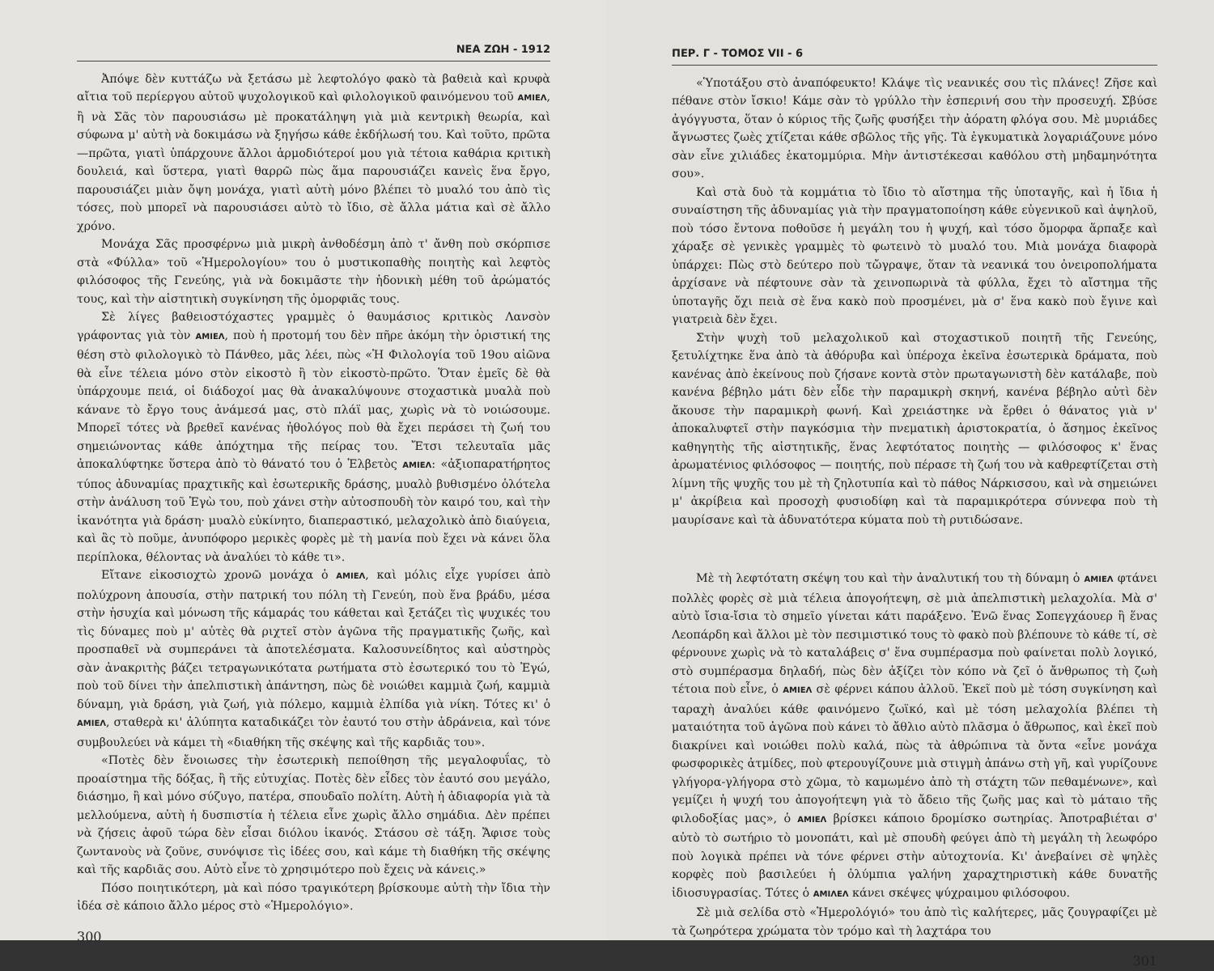ΝΕΑ ΖΩΗ - 1912
Ἀπόψε δὲν κυττάζω νὰ ξετάσω μὲ λεφτολόγο φακὸ τὰ βαθειὰ καὶ κρυφὰ αἴτια τοῦ περίεργου αὐτοῦ ψυχολογικοῦ καὶ φιλολογικοῦ φαινόμενου τοῦ AMIEΛ, ἢ νὰ Σᾶς τὸν παρουσιάσω μὲ προκατάληψη γιὰ μιὰ κεντρικὴ θεωρία, καὶ σύφωνα μ' αὐτὴ νὰ δοκιμάσω νὰ ξηγήσω κάθε ἐκδήλωσή του. Καὶ τοῦτο, πρῶτα—πρῶτα, γιατὶ ὑπάρχουνε ἄλλοι ἁρμοδιότεροί μου γιὰ τέτοια καθάρια κριτικὴ δουλειά, καὶ ὕστερα, γιατὶ θαρρῶ πὼς ἅμα παρουσιάζει κανεὶς ἕνα ἔργο, παρουσιάζει μιὰν ὄψη μονάχα, γιατὶ αὐτὴ μόνο βλέπει τὸ μυαλό του ἀπὸ τὶς τόσες, ποὺ μπορεῖ νὰ παρουσιάσει αὐτὸ τὸ ἴδιο, σὲ ἄλλα μάτια καὶ σὲ ἄλλο χρόνο.
Μονάχα Σᾶς προσφέρνω μιὰ μικρὴ ἀνθοδέσμη ἀπὸ τ' ἄνθη ποὺ σκόρπισε στὰ «Φύλλα» τοῦ «Ἡμερολογίου» του ὁ μυστικοπαθὴς ποιητὴς καὶ λεφτὸς φιλόσοφος τῆς Γενεύης, γιὰ νὰ δοκιμᾶστε τὴν ἡδονικὴ μέθη τοῦ ἀρώματός τους, καὶ τὴν αἰστητικὴ συγκίνηση τῆς ὀμορφιᾶς τους.
Σὲ λίγες βαθειοστόχαστες γραμμὲς ὁ θαυμάσιος κριτικὸς Λανσὸν γράφοντας γιὰ τὸν AMIEΛ, ποὺ ἡ προτομή του δὲν πῆρε ἀκόμη τὴν ὁριστική της θέση στὸ φιλολογικὸ τὸ Πάνθεο, μᾶς λέει, πὼς «Ἡ Φιλολογία τοῦ 19ου αἰῶνα θὰ εἶνε τέλεια μόνο στὸν εἰκοστὸ ἢ τὸν εἰκοστὸ-πρῶτο. Ὅταν ἐμεῖς δὲ θὰ ὑπάρχουμε πειά, οἱ διάδοχοί μας θὰ ἀνακαλύψουνε στοχαστικὰ μυαλὰ ποὺ κάνανε τὸ ἔργο τους ἀνάμεσά μας, στὸ πλάϊ μας, χωρὶς νὰ τὸ νοιώσουμε. Μπορεῖ τότες νὰ βρεθεῖ κανένας ἠθολόγος ποὺ θὰ ἔχει περάσει τὴ ζωή του σημειώνοντας κάθε ἀπόχτημα τῆς πείρας του. Ἔτσι τελευταῖα μᾶς ἀποκαλύφτηκε ὕστερα ἀπὸ τὸ θάνατό του ὁ Ἑλβετὸς AMIEΛ: «ἀξιοπαρατήρητος τύπος ἀδυναμίας πραχτικῆς καὶ ἐσωτερικῆς δράσης, μυαλὸ βυθισμένο ὁλότελα στὴν ἀνάλυση τοῦ Ἐγὼ του, ποὺ χάνει στὴν αὐτοσπουδὴ τὸν καιρό του, καὶ τὴν ἱκανότητα γιὰ δράση· μυαλὸ εὐκίνητο, διαπεραστικό, μελαχολικὸ ἀπὸ διαύγεια, καὶ ἂς τὸ ποῦμε, ἀνυπόφορο μερικὲς φορὲς μὲ τὴ μανία ποὺ ἔχει νὰ κάνει ὅλα περίπλοκα, θέλοντας νὰ ἀναλύει τὸ κάθε τι».
Εἴτανε εἰκοσιοχτὼ χρονῶ μονάχα ὁ AMIEΛ, καὶ μόλις εἶχε γυρίσει ἀπὸ πολύχρονη ἀπουσία, στὴν πατρική του πόλη τὴ Γενεύη, ποὺ ἕνα βράδυ, μέσα στὴν ἡσυχία καὶ μόνωση τῆς κάμαράς του κάθεται καὶ ξετάζει τὶς ψυχικές του τὶς δύναμες ποὺ μ' αὐτὲς θὰ ριχτεῖ στὸν ἀγῶνα τῆς πραγματικῆς ζωῆς, καὶ προσπαθεῖ νὰ συμπεράνει τὰ ἀποτελέσματα. Καλοσυνείδητος καὶ αὐστηρὸς σὰν ἀνακριτὴς βάζει τετραγωνικότατα ρωτήματα στὸ ἐσωτερικό του τὸ Ἐγώ, ποὺ τοῦ δίνει τὴν ἀπελπιστικὴ ἀπάντηση, πὼς δὲ νοιώθει καμμιὰ ζωή, καμμιὰ δύναμη, γιὰ δράση, γιὰ ζωή, γιὰ πόλεμο, καμμιὰ ἐλπίδα γιὰ νίκη. Τότες κι' ὁ AMIEΛ, σταθερὰ κι' ἀλύπητα καταδικάζει τὸν ἑαυτό του στὴν ἀδράνεια, καὶ τόνε συμβουλεύει νὰ κάμει τὴ «διαθήκη τῆς σκέψης καὶ τῆς καρδιᾶς του».
«Ποτὲς δὲν ἔνοιωσες τὴν ἐσωτερικὴ πεποίθηση τῆς μεγαλοφυΐας, τὸ προαίστημα τῆς δόξας, ἢ τῆς εὐτυχίας. Ποτὲς δὲν εἶδες τὸν ἑαυτό σου μεγάλο, διάσημο, ἢ καὶ μόνο σύζυγο, πατέρα, σπουδαῖο πολίτη. Αὐτὴ ἡ ἀδιαφορία γιὰ τὰ μελλούμενα, αὐτὴ ἡ δυσπιστία ἡ τέλεια εἶνε χωρὶς ἄλλο σημάδια. Δὲν πρέπει νὰ ζήσεις ἀφοῦ τώρα δὲν εἶσαι διόλου ἱκανός. Στάσου σὲ τάξη. Ἄφισε τοὺς ζωντανοὺς νὰ ζοῦνε, συνόψισε τὶς ἰδέες σου, καὶ κάμε τὴ διαθήκη τῆς σκέψης καὶ τῆς καρδιᾶς σου. Αὐτὸ εἶνε τὸ χρησιμότερο ποὺ ἔχεις νὰ κάνεις.»
Πόσο ποιητικότερη, μὰ καὶ πόσο τραγικότερη βρίσκουμε αὐτὴ τὴν ἴδια τὴν ἰδέα σὲ κάποιο ἄλλο μέρος στὸ «Ἡμερολόγιο».
300
ΠΕΡ. Γ - ΤΟΜΟΣ VII - 6
«Ὑποτάξου στὸ ἀναπόφευκτο! Κλάψε τὶς νεανικές σου τὶς πλάνες! Ζῆσε καὶ πέθανε στὸν ἴσκιο! Κάμε σὰν τὸ γρύλλο τὴν ἑσπερινή σου τὴν προσευχή. Σβύσε ἀγόγγυστα, ὅταν ὁ κύριος τῆς ζωῆς φυσήξει τὴν ἀόρατη φλόγα σου. Μὲ μυριάδες ἄγνωστες ζωὲς χτίζεται κάθε σβῶλος τῆς γῆς. Τὰ ἐγκυματικὰ λογαριάζουνε μόνο σὰν εἶνε χιλιάδες ἑκατομμύρια. Μὴν ἀντιστέκεσαι καθόλου στὴ μηδαμηνότητα σου».
Καὶ στὰ δυὸ τὰ κομμάτια τὸ ἴδιο τὸ αἴστημα τῆς ὑποταγῆς, καὶ ἡ ἴδια ἡ συναίστηση τῆς ἀδυναμίας γιὰ τὴν πραγματοποίηση κάθε εὐγενικοῦ καὶ ἀψηλοῦ, ποὺ τόσο ἔντονα ποθοῦσε ἡ μεγάλη του ἡ ψυχή, καὶ τόσο ὄμορφα ἅρπαξε καὶ χάραξε σὲ γενικὲς γραμμὲς τὸ φωτεινὸ τὸ μυαλό του. Μιὰ μονάχα διαφορὰ ὑπάρχει: Πὼς στὸ δεύτερο ποὺ τὤγραψε, ὅταν τὰ νεανικά του ὀνειροπολήματα ἀρχίσανε νὰ πέφτουνε σὰν τὰ χεινοπωρινὰ τὰ φύλλα, ἔχει τὸ αἴστημα τῆς ὑποταγῆς ὄχι πειὰ σὲ ἕνα κακὸ ποὺ προσμένει, μὰ σ' ἕνα κακὸ ποὺ ἔγινε καὶ γιατρειὰ δὲν ἔχει.
Στὴν ψυχὴ τοῦ μελαχολικοῦ καὶ στοχαστικοῦ ποιητῆ τῆς Γενεύης, ξετυλίχτηκε ἕνα ἀπὸ τὰ ἀθόρυβα καὶ ὑπέροχα ἐκεῖνα ἐσωτερικὰ δράματα, ποὺ κανένας ἀπὸ ἐκείνους ποὺ ζήσανε κοντὰ στὸν πρωταγωνιστὴ δὲν κατάλαβε, ποὺ κανένα βέβηλο μάτι δὲν εἶδε τὴν παραμικρὴ σκηνή, κανένα βέβηλο αὐτὶ δὲν ἄκουσε τὴν παραμικρὴ φωνή. Καὶ χρειάστηκε νὰ ἔρθει ὁ θάνατος γιὰ ν' ἀποκαλυφτεῖ στὴν παγκόσμια τὴν πνεματικὴ ἀριστοκρατία, ὁ ἄσημος ἐκεῖνος καθηγητὴς τῆς αἰστητικῆς, ἕνας λεφτότατος ποιητὴς — φιλόσοφος κ' ἕνας ἀρωματένιος φιλόσοφος — ποιητής, ποὺ πέρασε τὴ ζωή του νὰ καθρεφτίζεται στὴ λίμνη τῆς ψυχῆς του μὲ τὴ ζηλοτυπία καὶ τὸ πάθος Νάρκισσου, καὶ νὰ σημειώνει μ' ἀκρίβεια καὶ προσοχὴ φυσιοδίφη καὶ τὰ παραμικρότερα σύννεφα ποὺ τὴ μαυρίσανε καὶ τὰ ἀδυνατότερα κύματα ποὺ τὴ ρυτιδώσανε.
Μὲ τὴ λεφτότατη σκέψη του καὶ τὴν ἀναλυτική του τὴ δύναμη ὁ AMIEΛ φτάνει πολλὲς φορὲς σὲ μιὰ τέλεια ἀπογοήτεψη, σὲ μιὰ ἀπελπιστικὴ μελαχολία. Μὰ σ' αὐτὸ ἴσια-ἴσια τὸ σημεῖο γίνεται κάτι παράξενο. Ἐνῶ ἕνας Σοπεγχάουερ ἢ ἕνας Λεοπάρδη καὶ ἄλλοι μὲ τὸν πεσιμιστικό τους τὸ φακὸ ποὺ βλέπουνε τὸ κάθε τί, σὲ φέρνουνε χωρὶς νὰ τὸ καταλάβεις σ' ἕνα συμπέρασμα ποὺ φαίνεται πολὺ λογικό, στὸ συμπέρασμα δηλαδή, πὼς δὲν ἀξίζει τὸν κόπο νὰ ζεῖ ὁ ἄνθρωπος τὴ ζωὴ τέτοια ποὺ εἶνε, ὁ AMIEΛ σὲ φέρνει κάπου ἀλλοῦ. Ἐκεῖ ποὺ μὲ τόση συγκίνηση καὶ ταραχὴ ἀναλύει κάθε φαινόμενο ζωϊκό, καὶ μὲ τόση μελαχολία βλέπει τὴ ματαιότητα τοῦ ἀγῶνα ποὺ κάνει τὸ ἄθλιο αὐτὸ πλᾶσμα ὁ ἄθρωπος, καὶ ἐκεῖ ποὺ διακρίνει καὶ νοιώθει πολὺ καλά, πὼς τὰ ἀθρώπινα τὰ ὄντα «εἶνε μονάχα φωσφορικὲς ἀτμίδες, ποὺ φτερουγίζουνε μιὰ στιγμὴ ἀπάνω στὴ γῆ, καὶ γυρίζουνε γλήγορα-γλήγορα στὸ χῶμα, τὸ καμωμένο ἀπὸ τὴ στάχτη τῶν πεθαμένωνε», καὶ γεμίζει ἡ ψυχή του ἀπογοήτεψη γιὰ τὸ ἄδειο τῆς ζωῆς μας καὶ τὸ μάταιο τῆς φιλοδοξίας μας», ὁ AMIEΛ βρίσκει κάποιο δρομίσκο σωτηρίας. Ἀποτραβιέται σ' αὐτὸ τὸ σωτήριο τὸ μονοπάτι, καὶ μὲ σπουδὴ φεύγει ἀπὸ τὴ μεγάλη τὴ λεωφόρο ποὺ λογικὰ πρέπει νὰ τόνε φέρνει στὴν αὐτοχτονία. Κι' ἀνεβαίνει σὲ ψηλὲς κορφὲς ποὺ βασιλεύει ἡ ὀλύμπια γαλήνη χαραχτηριστικὴ κάθε δυνατῆς ἰδιοσυγρασίας. Τότες ὁ AMIΛEΛ κάνει σκέψες ψύχραιμου φιλόσοφου.
Σὲ μιὰ σελίδα στὸ «Ἡμερολόγιό» του ἀπὸ τὶς καλήτερες, μᾶς ζουγραφίζει μὲ τὰ ζωηρότερα χρώματα τὸν τρόμο καὶ τὴ λαχτάρα του
301